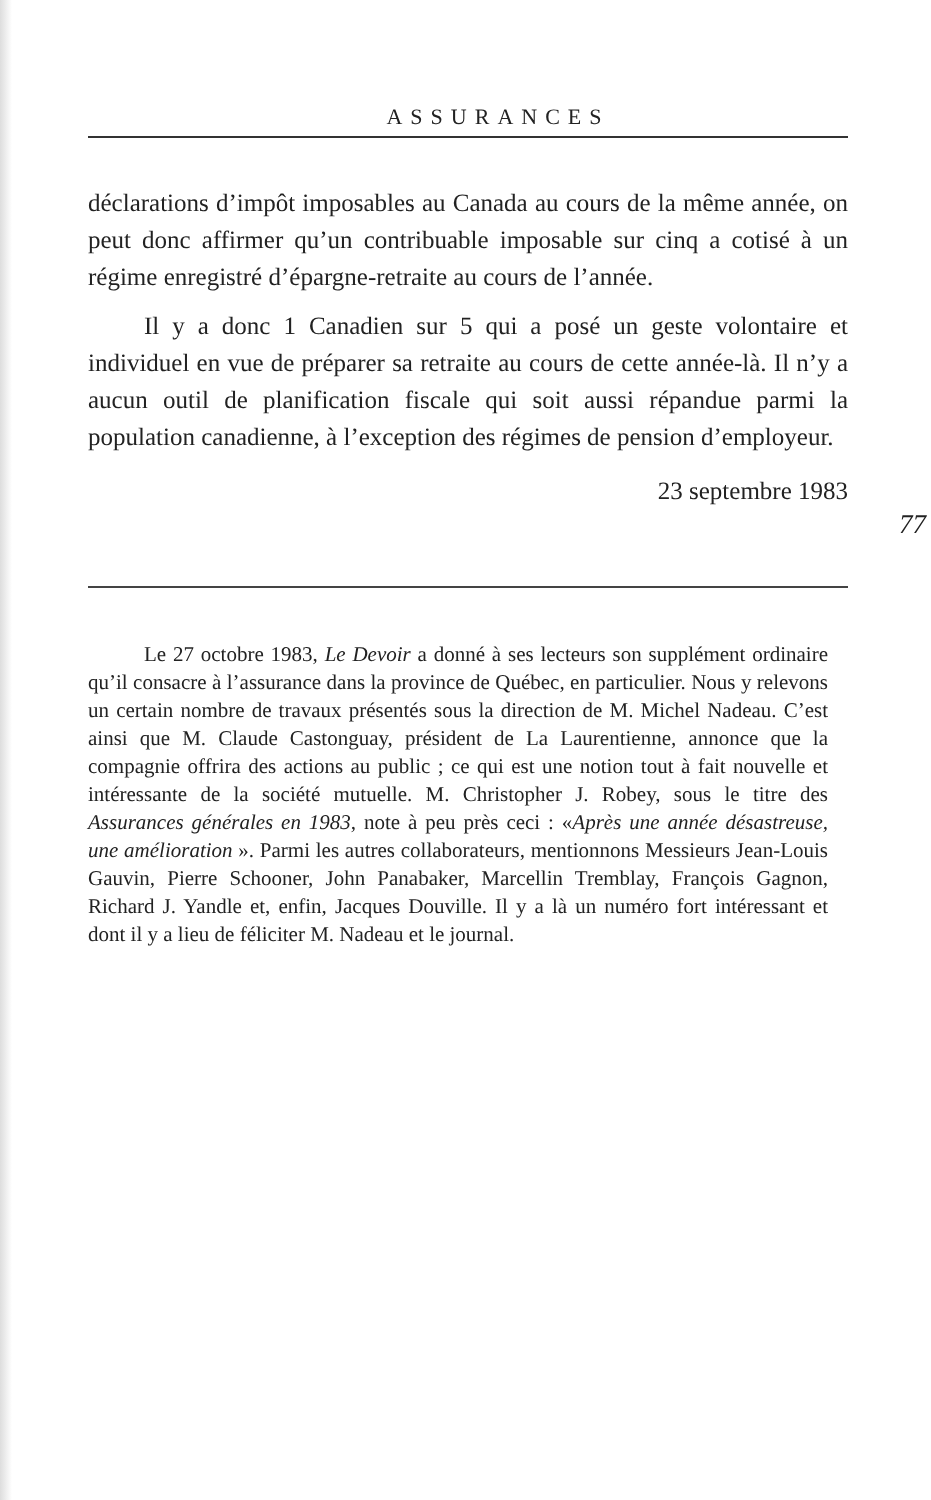ASSURANCES
déclarations d’impôt imposables au Canada au cours de la même année, on peut donc affirmer qu’un contribuable imposable sur cinq a cotisé à un régime enregistré d’épargne-retraite au cours de l’année.
Il y a donc 1 Canadien sur 5 qui a posé un geste volontaire et individuel en vue de préparer sa retraite au cours de cette année-là. Il n’y a aucun outil de planification fiscale qui soit aussi répandue parmi la population canadienne, à l’exception des régimes de pension d’employeur.
23 septembre 1983
77
Le 27 octobre 1983, Le Devoir a donné à ses lecteurs son supplément ordinaire qu’il consacre à l’assurance dans la province de Québec, en particulier. Nous y relevons un certain nombre de travaux présentés sous la direction de M. Michel Nadeau. C’est ainsi que M. Claude Castonguay, président de La Laurentienne, annonce que la compagnie offrira des actions au public ; ce qui est une notion tout à fait nouvelle et intéressante de la société mutuelle. M. Christopher J. Robey, sous le titre des Assurances générales en 1983, note à peu près ceci : «Après une année désastreuse, une amélioration ». Parmi les autres collaborateurs, mentionnons Messieurs Jean-Louis Gauvin, Pierre Schooner, John Panabaker, Marcellin Tremblay, François Gagnon, Richard J. Yandle et, enfin, Jacques Douville. Il y a là un numéro fort intéressant et dont il y a lieu de féliciter M. Nadeau et le journal.